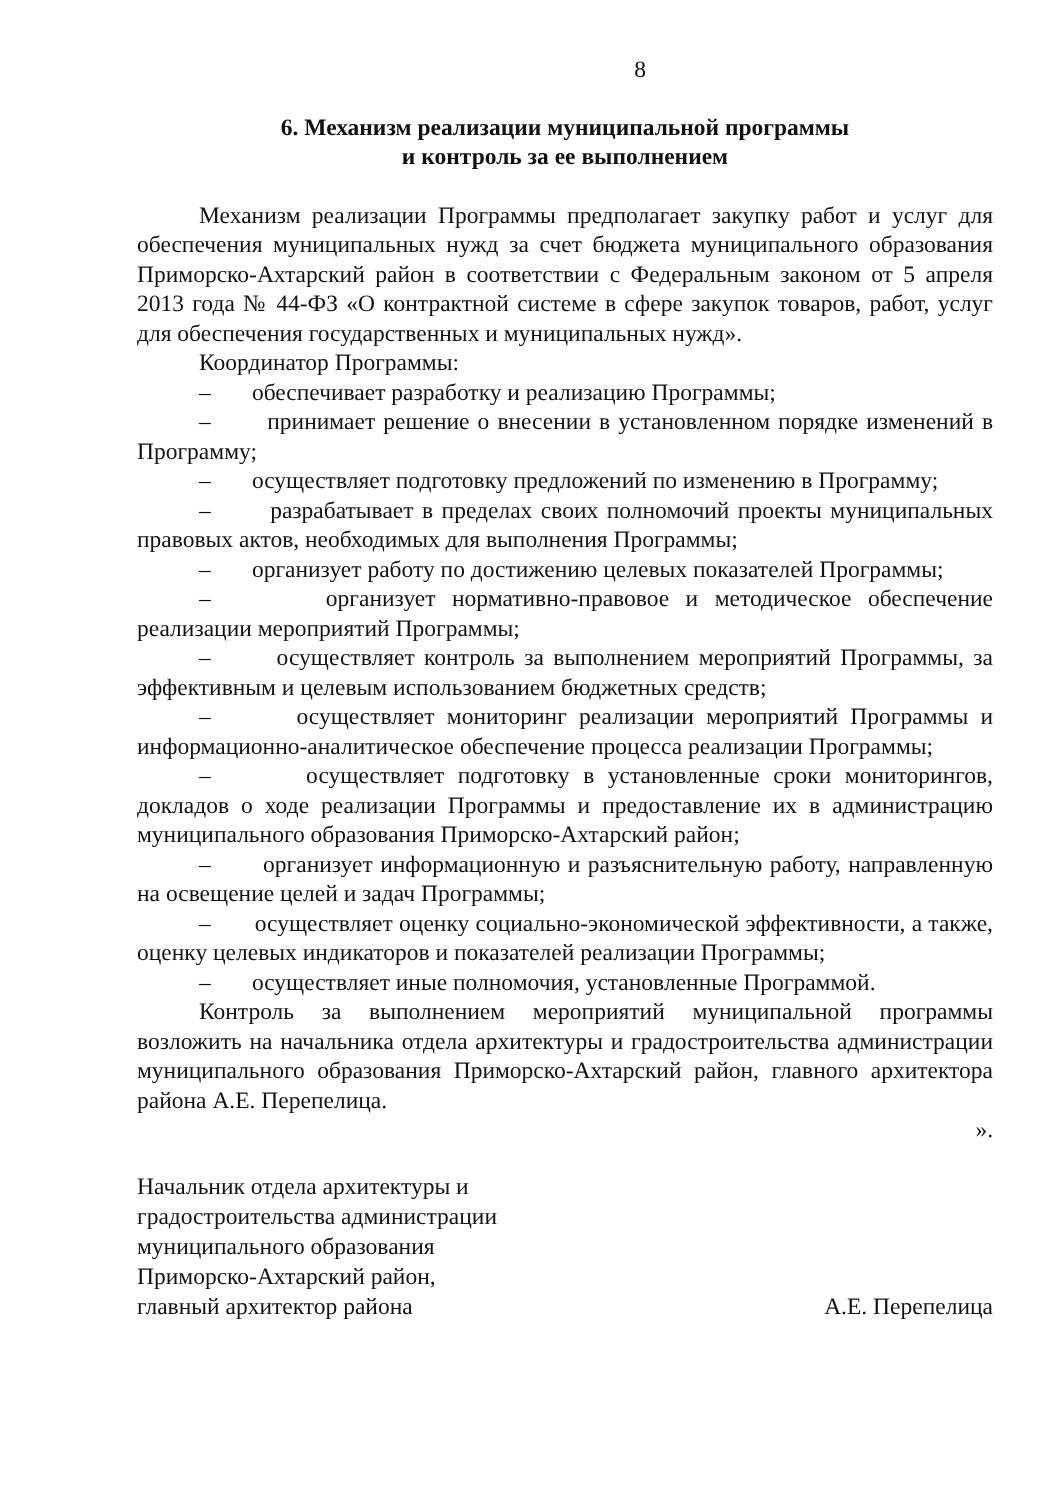8
6. Механизм реализации муниципальной программы
и контроль за ее выполнением
Механизм реализации Программы предполагает закупку работ и услуг для обеспечения муниципальных нужд за счет бюджета муниципального образования Приморско-Ахтарский район в соответствии с Федеральным законом от 5 апреля 2013 года № 44-ФЗ «О контрактной системе в сфере закупок товаров, работ, услуг для обеспечения государственных и муниципальных нужд».
Координатор Программы:
– обеспечивает разработку и реализацию Программы;
– принимает решение о внесении в установленном порядке изменений в Программу;
– осуществляет подготовку предложений по изменению в Программу;
– разрабатывает в пределах своих полномочий проекты муниципальных правовых актов, необходимых для выполнения Программы;
– организует работу по достижению целевых показателей Программы;
– организует нормативно-правовое и методическое обеспечение реализации мероприятий Программы;
– осуществляет контроль за выполнением мероприятий Программы, за эффективным и целевым использованием бюджетных средств;
– осуществляет мониторинг реализации мероприятий Программы и информационно-аналитическое обеспечение процесса реализации Программы;
– осуществляет подготовку в установленные сроки мониторингов, докладов о ходе реализации Программы и предоставление их в администрацию муниципального образования Приморско-Ахтарский район;
– организует информационную и разъяснительную работу, направленную на освещение целей и задач Программы;
– осуществляет оценку социально-экономической эффективности, а также, оценку целевых индикаторов и показателей реализации Программы;
– осуществляет иные полномочия, установленные Программой.
Контроль за выполнением мероприятий муниципальной программы возложить на начальника отдела архитектуры и градостроительства администрации муниципального образования Приморско-Ахтарский район, главного архитектора района А.Е. Перепелица.
».
Начальник отдела архитектуры и
градостроительства администрации
муниципального образования
Приморско-Ахтарский район,
главный архитектор района
А.Е. Перепелица